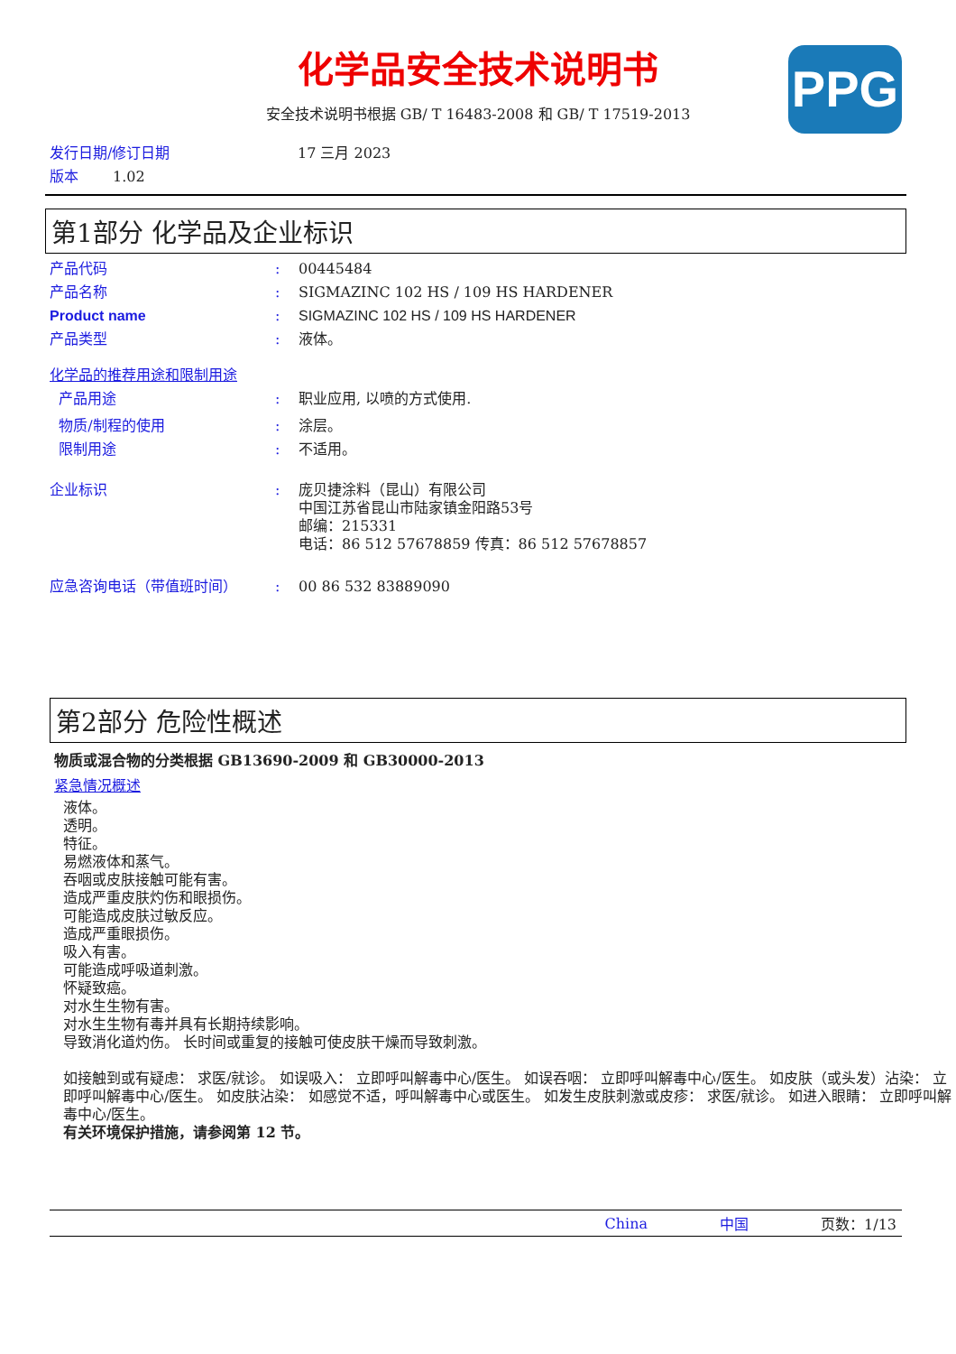PPG
化学品安全技术说明书
安全技术说明书根据 GB/ T 16483-2008 和 GB/ T 17519-2013
发行日期/修订日期 17 三月 2023
版本 1.02
第1部分 化学品及企业标识
产品代码: 00445484
产品名称: SIGMAZINC 102 HS / 109 HS HARDENER
Product name: SIGMAZINC 102 HS / 109 HS HARDENER
产品类型: 液体。
化学品的推荐用途和限制用途
产品用途: 职业应用, 以喷的方式使用.
物质/制程的使用: 涂层。
限制用途: 不适用。
企业标识: 庞贝捷涂料（昆山）有限公司
中国江苏省昆山市陆家镇金阳路53号
邮编：215331
电话：86 512 57678859 传真：86 512 57678857
应急咨询电话（带值班时间）: 00 86 532 83889090
第2部分 危险性概述
物质或混合物的分类根据 GB13690-2009 和 GB30000-2013
紧急情况概述
液体。
透明。
特征。
易燃液体和蒸气。
吞咽或皮肤接触可能有害。
造成严重皮肤灼伤和眼损伤。
可能造成皮肤过敏反应。
造成严重眼损伤。
吸入有害。
可能造成呼吸道刺激。
怀疑致癌。
对水生生物有害。
对水生生物有毒并具有长期持续影响。
导致消化道灼伤。 长时间或重复的接触可使皮肤干燥而导致刺激。
如接触到或有疑虑： 求医/就诊。 如误吸入： 立即呼叫解毒中心/医生。 如误吞咽： 立即呼叫解毒中心/医生。 如皮肤（或头发）沾染： 立即呼叫解毒中心/医生。 如皮肤沾染： 如感觉不适，呼叫解毒中心或医生。 如发生皮肤刺激或皮疹： 求医/就诊。 如进入眼睛： 立即呼叫解毒中心/医生。
有关环境保护措施，请参阅第 12 节。
China 中国 页数：1/13